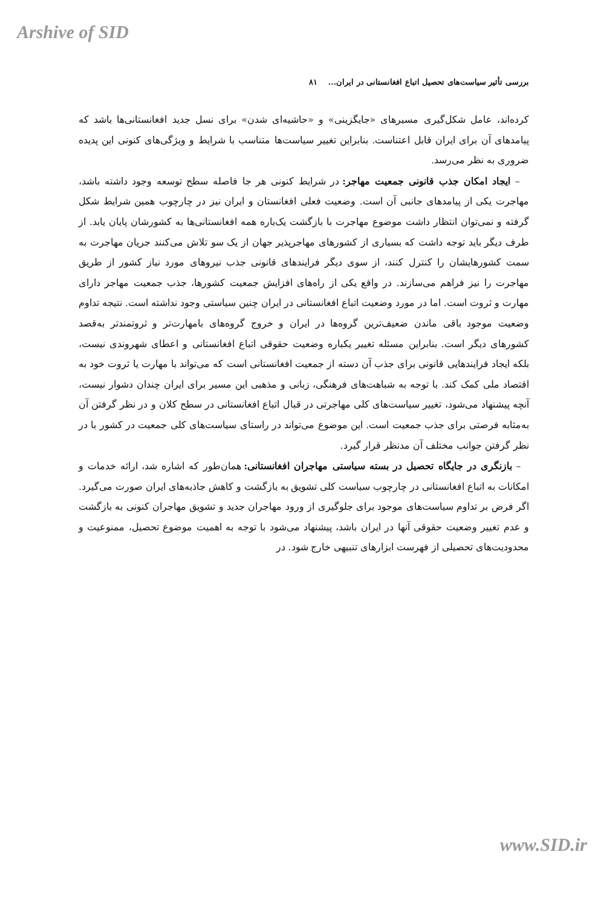Arshive of SID
بررسی تأثیر سیاست‌های تحصیل اتباع افغانستانی در ایران... ۸۱
کرده‌اند، عامل شکل‌گیری مسیرهای «جایگزینی» و «حاشیه‌ای شدن» برای نسل جدید افغانستانی‌ها باشد که پیامدهای آن برای ایران قابل اعتناست. بنابراین تغییر سیاست‌ها متناسب با شرایط و ویژگی‌های کنونی این پدیده ضروری به نظر می‌رسد.
– ایجاد امکان جذب قانونی جمعیت مهاجر: در شرایط کنونی هر جا فاصله سطح توسعه وجود داشته باشد، مهاجرت یکی از پیامدهای جانبی آن است. وضعیت فعلی افغانستان و ایران نیز در چارچوب همین شرایط شکل گرفته و نمی‌توان انتظار داشت موضوع مهاجرت با بازگشت یک‌باره همه افغانستانی‌ها به کشورشان پایان یابد. از طرف دیگر باید توجه داشت که بسیاری از کشورهای مهاجرپذیر جهان از یک سو تلاش می‌کنند جریان مهاجرت به سمت کشورهایشان را کنترل کنند، از سوی دیگر فرایندهای قانونی جذب نیروهای مورد نیاز کشور از طریق مهاجرت را نیز فراهم می‌سازند. در واقع یکی از راه‌های افزایش جمعیت کشورها، جذب جمعیت مهاجر دارای مهارت و ثروت است. اما در مورد وضعیت اتباع افغانستانی در ایران چنین سیاستی وجود نداشته است. نتیجه تداوم وضعیت موجود باقی ماندن ضعیف‌ترین گروه‌ها در ایران و خروج گروه‌های بامهارت‌تر و ثروتمندتر به‌قصد کشورهای دیگر است. بنابراین مسئله تغییر یکباره وضعیت حقوقی اتباع افغانستانی و اعطای شهروندی نیست، بلکه ایجاد فرایندهایی قانونی برای جذب آن دسته از جمعیت افغانستانی است که می‌تواند با مهارت یا ثروت خود به اقتصاد ملی کمک کند. با توجه به شباهت‌های فرهنگی، زبانی و مذهبی این مسیر برای ایران چندان دشوار نیست، آنچه پیشنهاد می‌شود، تغییر سیاست‌های کلی مهاجرتی در قبال اتباع افغانستانی در سطح کلان و در نظر گرفتن آن به‌مثابه فرصتی برای جذب جمعیت است. این موضوع می‌تواند در راستای سیاست‌های کلی جمعیت در کشور با در نظر گرفتن جوانب مختلف آن مدنظر قرار گیرد.
– بازنگری در جایگاه تحصیل در بسته سیاستی مهاجران افغانستانی: همان‌طور که اشاره شد، ارائه خدمات و امکانات به اتباع افغانستانی در چارچوب سیاست کلی تشویق به بازگشت و کاهش جاذبه‌های ایران صورت می‌گیرد. اگر فرض بر تداوم سیاست‌های موجود برای جلوگیری از ورود مهاجران جدید و تشویق مهاجران کنونی به بازگشت و عدم تغییر وضعیت حقوقی آنها در ایران باشد، پیشنهاد می‌شود با توجه به اهمیت موضوع تحصیل، ممنوعیت و محدودیت‌های تحصیلی از فهرست ابزارهای تنبیهی خارج شود. در
www.SID.ir